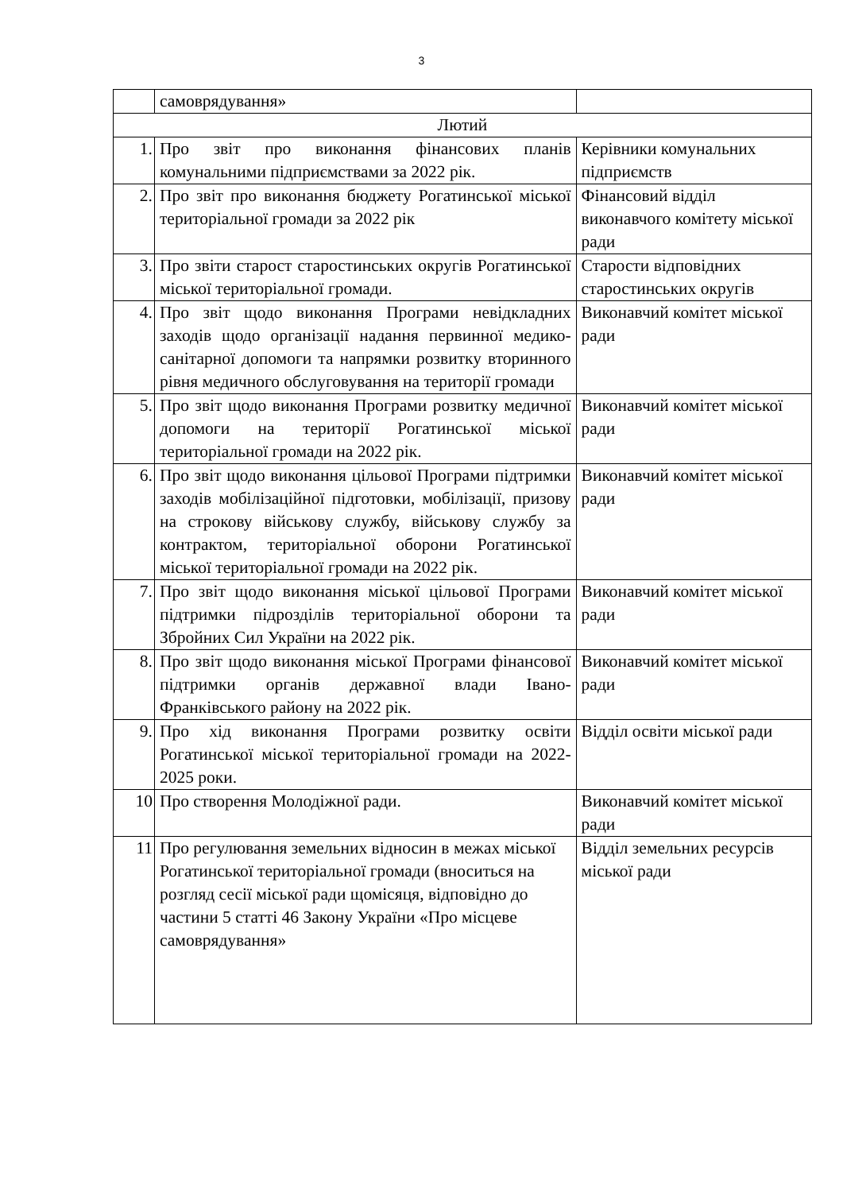3
| | самоврядування» | |
| Лютий | | |
| 1. | Про звіт про виконання фінансових планів комунальними підприємствами за 2022 рік. | Керівники комунальних підприємств |
| 2. | Про звіт про виконання бюджету Рогатинської міської територіальної громади за 2022 рік | Фінансовий відділ виконавчого комітету міської ради |
| 3. | Про звіти старост старостинських округів Рогатинської міської територіальної громади. | Старости відповідних старостинських округів |
| 4. | Про звіт щодо виконання Програми невідкладних заходів щодо організації надання первинної медико-санітарної допомоги та напрямки розвитку вторинного рівня медичного обслуговування на території громади | Виконавчий комітет міської ради |
| 5. | Про звіт щодо виконання Програми розвитку медичної допомоги на території Рогатинської міської територіальної громади на 2022 рік. | Виконавчий комітет міської ради |
| 6. | Про звіт щодо виконання цільової Програми підтримки заходів мобілізаційної підготовки, мобілізації, призову на строкову військову службу, військову службу за контрактом, територіальної оборони Рогатинської міської територіальної громади на 2022 рік. | Виконавчий комітет міської ради |
| 7. | Про звіт щодо виконання міської цільової Програми підтримки підрозділів територіальної оборони та Збройних Сил України на 2022 рік. | Виконавчий комітет міської ради |
| 8. | Про звіт щодо виконання міської Програми фінансової підтримки органів державної влади Івано-Франківського району на 2022 рік. | Виконавчий комітет міської ради |
| 9. | Про хід виконання Програми розвитку освіти Рогатинської міської територіальної громади на 2022-2025 роки. | Відділ освіти міської ради |
| 10 | Про створення Молодіжної ради. | Виконавчий комітет міської ради |
| 11 | Про регулювання земельних відносин в межах міської Рогатинської територіальної громади (вноситься на розгляд сесії міської ради щомісяця, відповідно до частини 5 статті 46 Закону України «Про місцеве самоврядування» | Відділ земельних ресурсів міської ради |